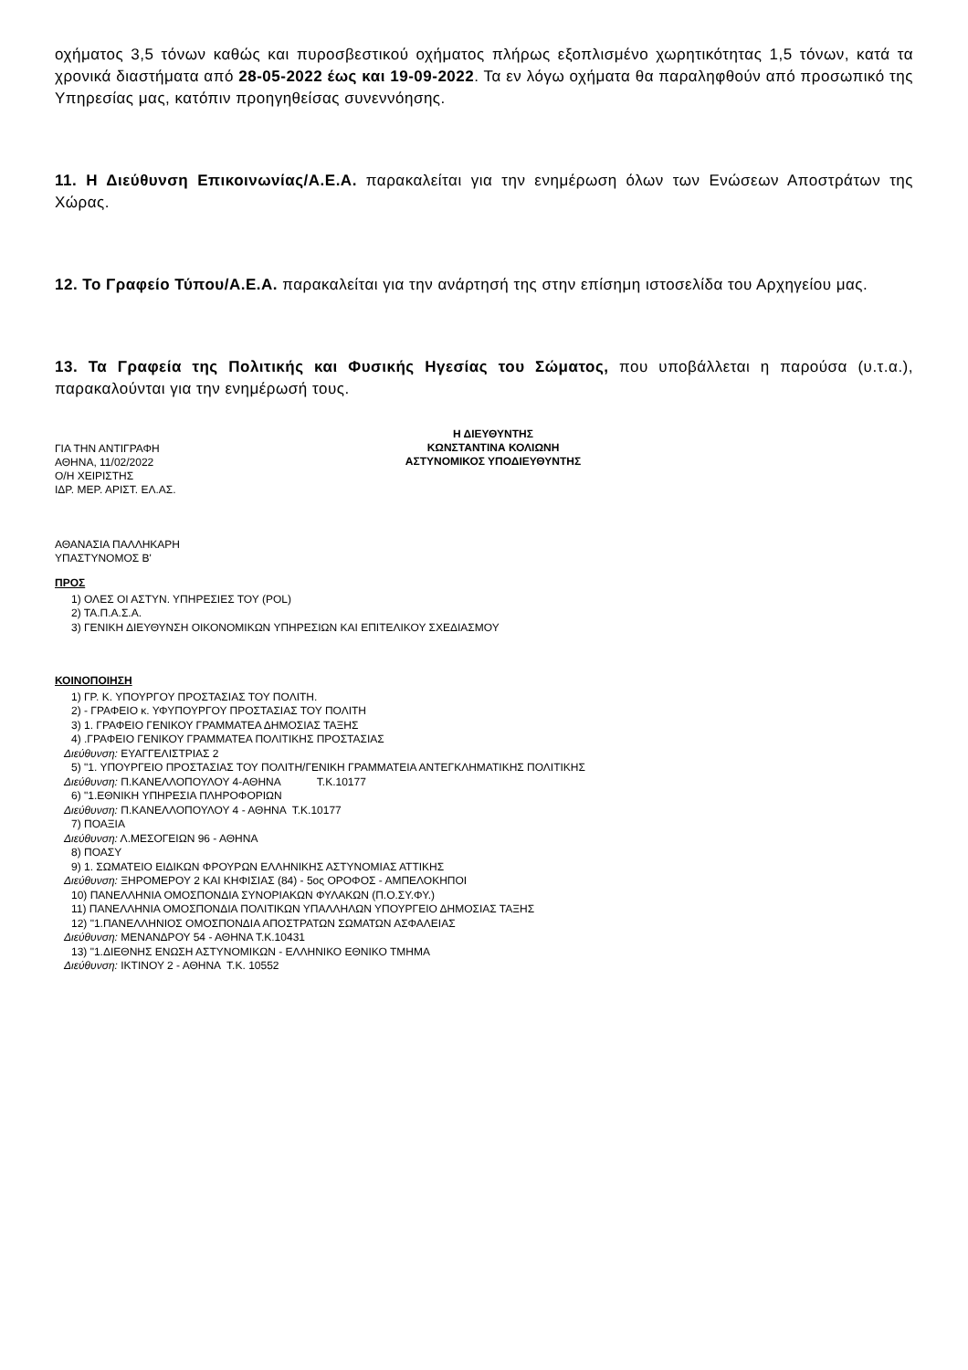οχήματος 3,5 τόνων καθώς και πυροσβεστικού οχήματος πλήρως εξοπλισμένο χωρητικότητας 1,5 τόνων, κατά τα χρονικά διαστήματα από 28-05-2022 έως και 19-09-2022. Τα εν λόγω οχήματα θα παραληφθούν από προσωπικό της Υπηρεσίας μας, κατόπιν προηγηθείσας συνεννόησης.
11. Η Διεύθυνση Επικοινωνίας/Α.Ε.Α. παρακαλείται για την ενημέρωση όλων των Ενώσεων Αποστράτων της Χώρας.
12. Το Γραφείο Τύπου/Α.Ε.Α. παρακαλείται για την ανάρτησή της στην επίσημη ιστοσελίδα του Αρχηγείου μας.
13. Τα Γραφεία της Πολιτικής και Φυσικής Ηγεσίας του Σώματος, που υποβάλλεται η παρούσα (υ.τ.α.), παρακαλούνται για την ενημέρωσή τους.
ΓΙΑ ΤΗΝ ΑΝΤΙΓΡΑΦΗ
ΑΘΗΝΑ, 11/02/2022
Ο/Η ΧΕΙΡΙΣΤΗΣ
ΙΔΡ. ΜΕΡ. ΑΡΙΣΤ. ΕΛ.ΑΣ.
ΑΘΑΝΑΣΙΑ ΠΑΛΛΗΚΑΡΗ
ΥΠΑΣΤΥΝΟΜΟΣ Β'
Η ΔΙΕΥΘΥΝΤΗΣ
ΚΩΝΣΤΑΝΤΙΝΑ ΚΟΛΙΩΝΗ
ΑΣΤΥΝΟΜΙΚΟΣ ΥΠΟΔΙΕΥΘΥΝΤΗΣ
ΠΡΟΣ
1) ΟΛΕΣ ΟΙ ΑΣΤΥΝ. ΥΠΗΡΕΣΙΕΣ ΤΟΥ (POL)
2) ΤΑ.Π.Α.Σ.Α.
3) ΓΕΝΙΚΗ ΔΙΕΥΘΥΝΣΗ ΟΙΚΟΝΟΜΙΚΩΝ ΥΠΗΡΕΣΙΩΝ ΚΑΙ ΕΠΙΤΕΛΙΚΟΥ ΣΧΕΔΙΑΣΜΟΥ
ΚΟΙΝΟΠΟΙΗΣΗ
1) ΓΡ. Κ. ΥΠΟΥΡΓΟΥ ΠΡΟΣΤΑΣΙΑΣ ΤΟΥ ΠΟΛΙΤΗ.
2) - ΓΡΑΦΕΙΟ κ. ΥΦΥΠΟΥΡΓΟΥ ΠΡΟΣΤΑΣΙΑΣ ΤΟΥ ΠΟΛΙΤΗ
3) 1. ΓΡΑΦΕΙΟ ΓΕΝΙΚΟΥ ΓΡΑΜΜΑΤΕΑ ΔΗΜΟΣΙΑΣ ΤΑΞΗΣ
4) .ΓΡΑΦΕΙΟ ΓΕΝΙΚΟΥ ΓΡΑΜΜΑΤΕΑ ΠΟΛΙΤΙΚΗΣ ΠΡΟΣΤΑΣΙΑΣ
Διεύθυνση: ΕΥΑΓΓΕΛΙΣΤΡΙΑΣ 2
5) "1. ΥΠΟΥΡΓΕΙΟ ΠΡΟΣΤΑΣΙΑΣ ΤΟΥ ΠΟΛΙΤΗ/ΓΕΝΙΚΗ ΓΡΑΜΜΑΤΕΙΑ ΑΝΤΕΓΚΛΗΜΑΤΙΚΗΣ ΠΟΛΙΤΙΚΗΣ
Διεύθυνση: Π.ΚΑΝΕΛΛΟΠΟΥΛΟΥ 4-ΑΘΗΝΑ Τ.Κ.10177
6) "1.ΕΘΝΙΚΗ ΥΠΗΡΕΣΙΑ ΠΛΗΡΟΦΟΡΙΩΝ
Διεύθυνση: Π.ΚΑΝΕΛΛΟΠΟΥΛΟΥ 4 - ΑΘΗΝΑ Τ.Κ.10177
7) ΠΟΑΞΙΑ
Διεύθυνση: Λ.ΜΕΣΟΓΕΙΩΝ 96 - ΑΘΗΝΑ
8) ΠΟΑΣΥ
9) 1. ΣΩΜΑΤΕΙΟ ΕΙΔΙΚΩΝ ΦΡΟΥΡΩΝ ΕΛΛΗΝΙΚΗΣ ΑΣΤΥΝΟΜΙΑΣ ΑΤΤΙΚΗΣ
Διεύθυνση: ΞΗΡΟΜΕΡΟΥ 2 ΚΑΙ ΚΗΦΙΣΙΑΣ (84) - 5ος ΟΡΟΦΟΣ - ΑΜΠΕΛΟΚΗΠΟΙ
10) ΠΑΝΕΛΛΗΝΙΑ ΟΜΟΣΠΟΝΔΙΑ ΣΥΝΟΡΙΑΚΩΝ ΦΥΛΑΚΩΝ (Π.Ο.ΣΥ.ΦΥ.)
11) ΠΑΝΕΛΛΗΝΙΑ ΟΜΟΣΠΟΝΔΙΑ ΠΟΛΙΤΙΚΩΝ ΥΠΑΛΛΗΛΩΝ ΥΠΟΥΡΓΕΙΟ ΔΗΜΟΣΙΑΣ ΤΑΞΗΣ
12) "1.ΠΑΝΕΛΛΗΝΙΟΣ ΟΜΟΣΠΟΝΔΙΑ ΑΠΟΣΤΡΑΤΩΝ ΣΩΜΑΤΩΝ ΑΣΦΑΛΕΙΑΣ
Διεύθυνση: ΜΕΝΑΝΔΡΟΥ 54 - ΑΘΗΝΑ Τ.Κ.10431
13) "1.ΔΙΕΘΝΗΣ ΕΝΩΣΗ ΑΣΤΥΝΟΜΙΚΩΝ - ΕΛΛΗΝΙΚΟ ΕΘΝΙΚΟ ΤΜΗΜΑ
Διεύθυνση: ΙΚΤΙΝΟΥ 2 - ΑΘΗΝΑ Τ.Κ. 10552